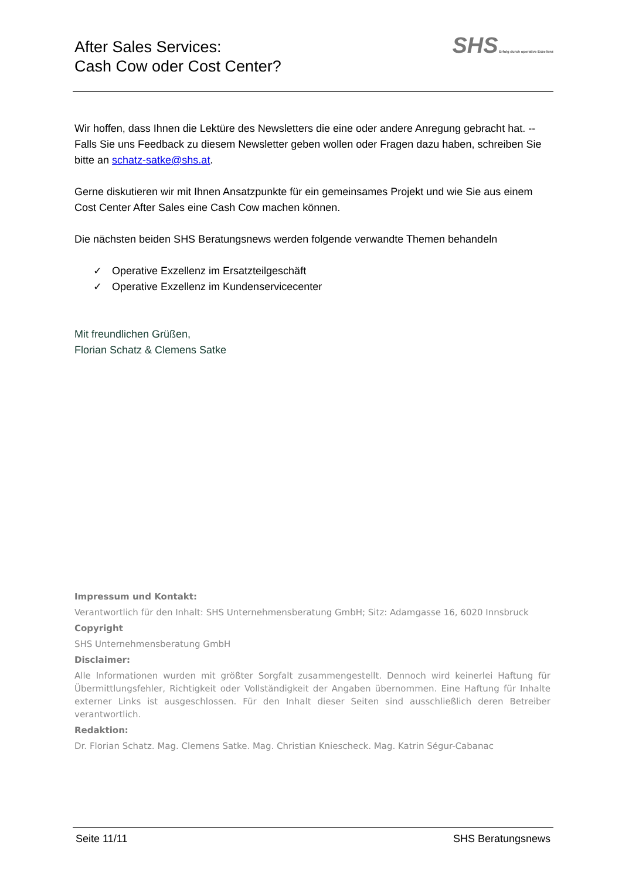After Sales Services:
Cash Cow oder Cost Center?
SHS Erfolg durch operative Exzellenz
Wir hoffen, dass Ihnen die Lektüre des Newsletters die eine oder andere Anregung gebracht hat. -- Falls Sie uns Feedback zu diesem Newsletter geben wollen oder Fragen dazu haben, schreiben Sie bitte an schatz-satke@shs.at.
Gerne diskutieren wir mit Ihnen Ansatzpunkte für ein gemeinsames Projekt und wie Sie aus einem Cost Center After Sales eine Cash Cow machen können.
Die nächsten beiden SHS Beratungsnews werden folgende verwandte Themen behandeln
✓ Operative Exzellenz im Ersatzteilgeschäft
✓ Operative Exzellenz im Kundenservicecenter
Mit freundlichen Grüßen,
Florian Schatz & Clemens Satke
Impressum und Kontakt:
Verantwortlich für den Inhalt: SHS Unternehmensberatung GmbH; Sitz: Adamgasse 16, 6020 Innsbruck
Copyright
SHS Unternehmensberatung GmbH
Disclaimer:
Alle Informationen wurden mit größter Sorgfalt zusammengestellt. Dennoch wird keinerlei Haftung für Übermittlungsfehler, Richtigkeit oder Vollständigkeit der Angaben übernommen. Eine Haftung für Inhalte externer Links ist ausgeschlossen. Für den Inhalt dieser Seiten sind ausschließlich deren Betreiber verantwortlich.
Redaktion:
Dr. Florian Schatz. Mag. Clemens Satke. Mag. Christian Kniescheck. Mag. Katrin Ségur-Cabanac
Seite 11/11 SHS Beratungsnews